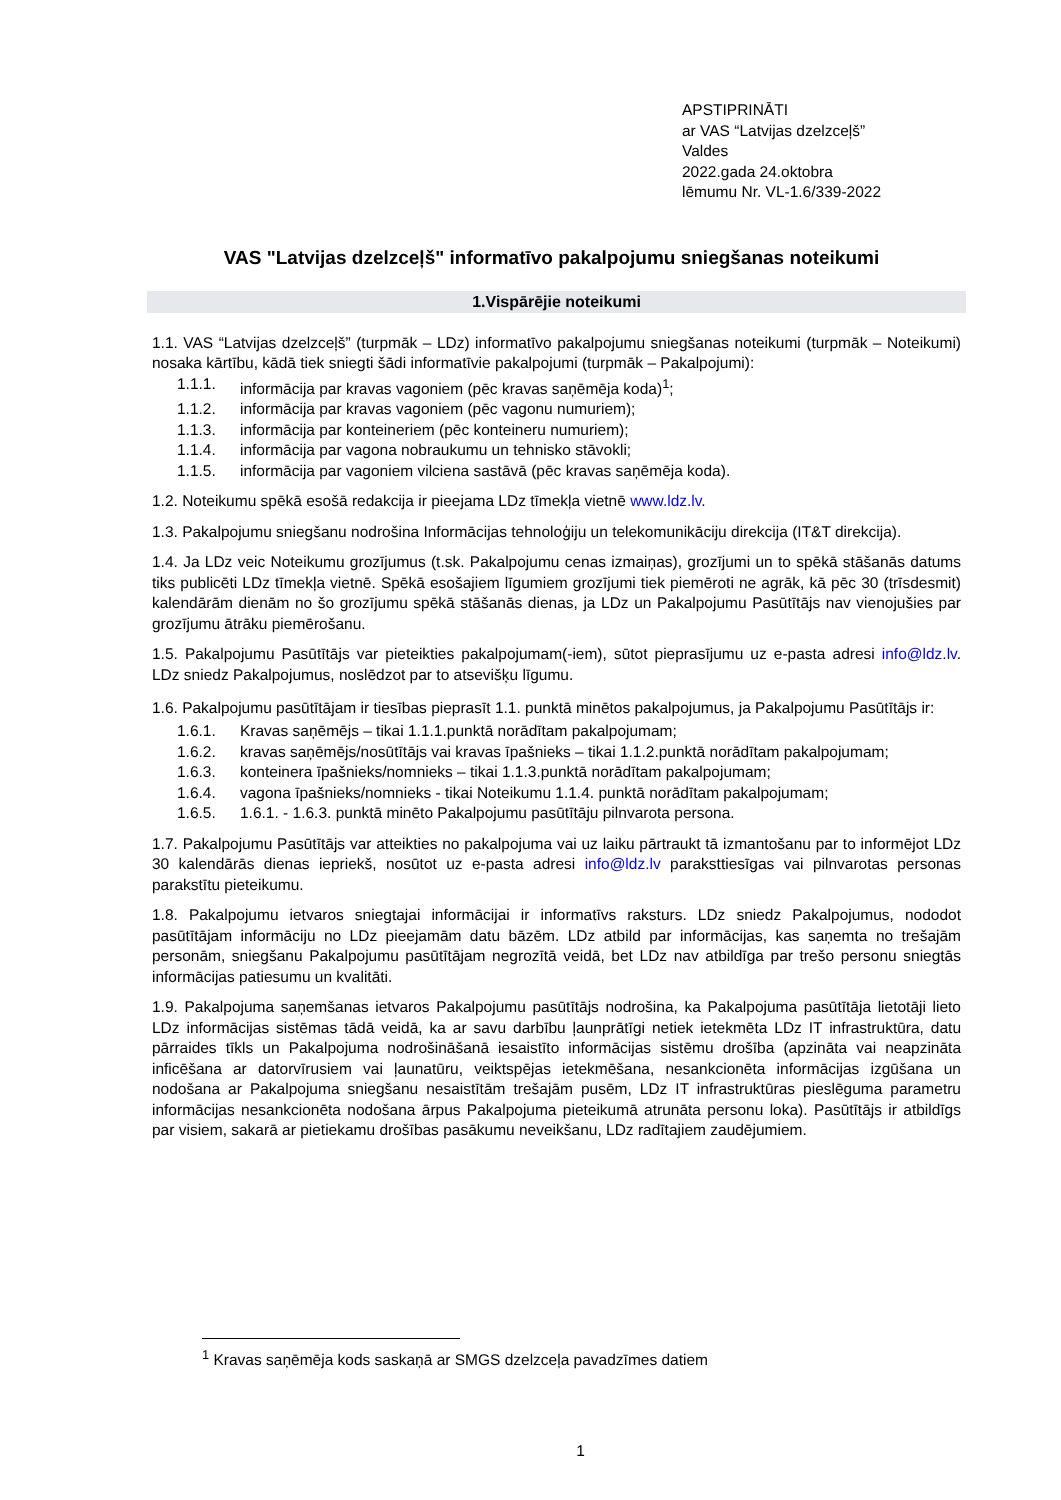APSTIPRINĀTI
ar VAS “Latvijas dzelzceļš”
Valdes
2022.gada 24.oktobra
lēmumu Nr. VL-1.6/339-2022
VAS "Latvijas dzelzceļš" informatīvo pakalpojumu sniegšanas noteikumi
1.Vispārējie noteikumi
1.1. VAS “Latvijas dzelzceļš” (turpmāk – LDz) informatīvo pakalpojumu sniegšanas noteikumi (turpmāk – Noteikumi) nosaka kārtību, kādā tiek sniegti šādi informatīvie pakalpojumi (turpmāk – Pakalpojumi):
1.1.1. informācija par kravas vagoniem (pēc kravas saņēmēja koda)<sup>1</sup>;
1.1.2. informācija par kravas vagoniem (pēc vagonu numuriem);
1.1.3. informācija par konteineriem (pēc konteineru numuriem);
1.1.4. informācija par vagona nobraukumu un tehnisko stāvokli;
1.1.5. informācija par vagoniem vilciena sastāvā (pēc kravas saņēmēja koda).
1.2. Noteikumu spēkā esošā redakcija ir pieejama LDz tīmekļa vietnē www.ldz.lv.
1.3. Pakalpojumu sniegšanu nodrošina Informācijas tehnoloģiju un telekomunikāciju direkcija (IT&T direkcija).
1.4. Ja LDz veic Noteikumu grozījumus (t.sk. Pakalpojumu cenas izmaiņas), grozījumi un to spēkā stāšanās datums tiks publicēti LDz tīmekļa vietnē. Spēkā esošajiem līgumiem grozījumi tiek piemēroti ne agrāk, kā pēc 30 (trīsdesmit) kalendārām dienām no šo grozījumu spēkā stāšanās dienas, ja LDz un Pakalpojumu Pasūtītājs nav vienojušies par grozījumu ātrāku piemērošanu.
1.5. Pakalpojumu Pasūtītājs var pieteikties pakalpojumam(-iem), sūtot pieprasījumu uz e-pasta adresi info@ldz.lv. LDz sniedz Pakalpojumus, noslēdzot par to atsevišķu līgumu.
1.6. Pakalpojumu pasūtītājam ir tiesības pieprasīt 1.1. punktā minētos pakalpojumus, ja Pakalpojumu Pasūtītājs ir:
1.6.1. Kravas saņēmējs – tikai 1.1.1.punktā norādītam pakalpojumam;
1.6.2. kravas saņēmējs/nosūtītājs vai kravas īpašnieks – tikai 1.1.2.punktā norādītam pakalpojumam;
1.6.3. konteinera īpašnieks/nomnieks – tikai 1.1.3.punktā norādītam pakalpojumam;
1.6.4. vagona īpašnieks/nomnieks - tikai Noteikumu 1.1.4. punktā norādītam pakalpojumam;
1.6.5. 1.6.1. - 1.6.3. punktā minēto Pakalpojumu pasūtītāju pilnvarota persona.
1.7. Pakalpojumu Pasūtītājs var atteikties no pakalpojuma vai uz laiku pārtraukt tā izmantošanu par to informējot LDz 30 kalendārās dienas iepriekš, nosūtot uz e-pasta adresi info@ldz.lv paraksttiesīgas vai pilnvarotas personas parakstītu pieteikumu.
1.8. Pakalpojumu ietvaros sniegtajai informācijai ir informatīvs raksturs. LDz sniedz Pakalpojumus, nododot pasūtītājam informāciju no LDz pieejamām datu bāzēm. LDz atbild par informācijas, kas saņemta no trešajām personām, sniegšanu Pakalpojumu pasūtītājam negrozītā veidā, bet LDz nav atbildīga par trešo personu sniegtās informācijas patiesumu un kvalitāti.
1.9. Pakalpojuma saņemšanas ietvaros Pakalpojumu pasūtītājs nodrošina, ka Pakalpojuma pasūtītāja lietotāji lieto LDz informācijas sistēmas tādā veidā, ka ar savu darbību ļaunprātīgi netiek ietekmēta LDz IT infrastruktūra, datu pārraides tīkls un Pakalpojuma nodrošināšanā iesaistīto informācijas sistēmu drošība (apzināta vai neapzināta inficēšana ar datorvīrusiem vai ļaunatūru, veiktspējas ietekmēšana, nesankcionēta informācijas izgūšana un nodošana ar Pakalpojuma sniegšanu nesaistītām trešajām pusēm, LDz IT infrastruktūras pieslēguma parametru informācijas nesankcionēta nodošana ārpus Pakalpojuma pieteikumā atrunāta personu loka). Pasūtītājs ir atbildīgs par visiem, sakarā ar pietiekamu drošības pasākumu neveikšanu, LDz radītajiem zaudējumiem.
<sup>1</sup> Kravas saņēmēja kods saskaņā ar SMGS dzelzceļa pavadzīmes datiem
1